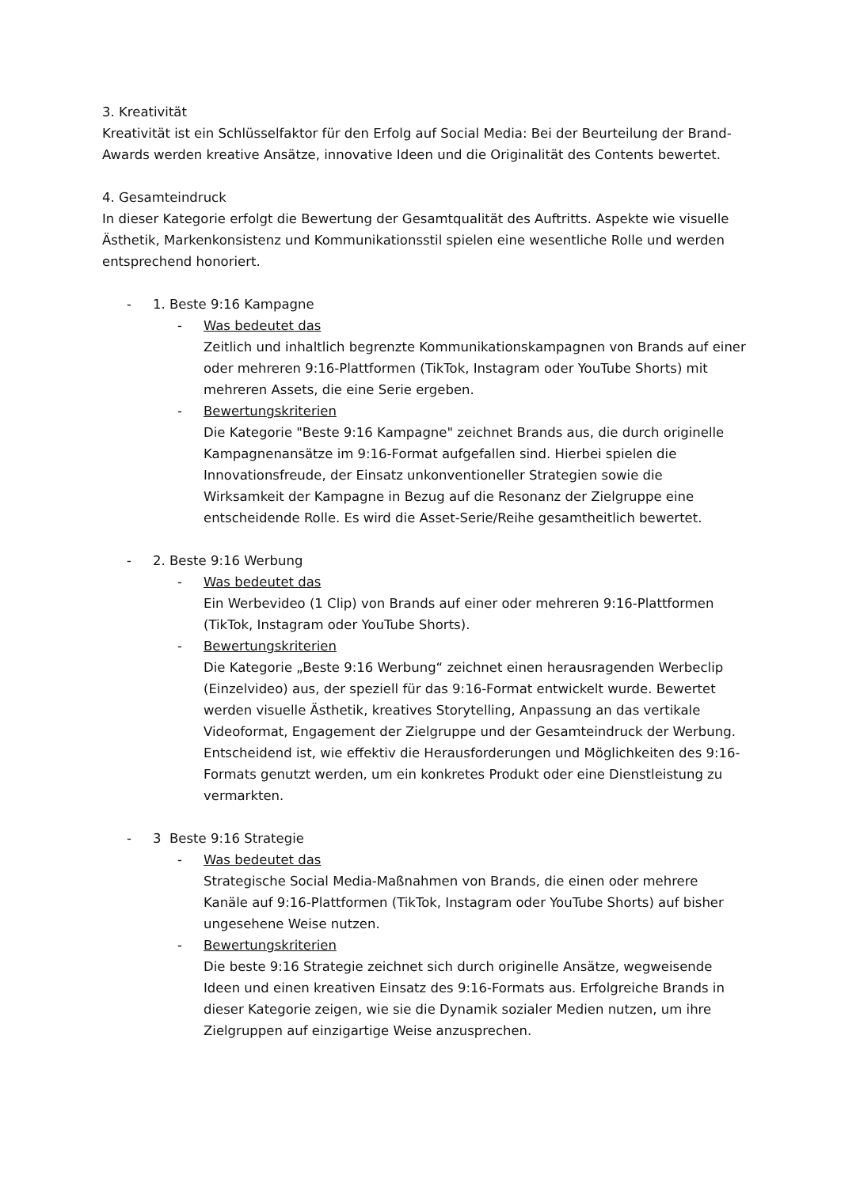3. Kreativität
Kreativität ist ein Schlüsselfaktor für den Erfolg auf Social Media: Bei der Beurteilung der Brand-Awards werden kreative Ansätze, innovative Ideen und die Originalität des Contents bewertet.
4. Gesamteindruck
In dieser Kategorie erfolgt die Bewertung der Gesamtqualität des Auftritts. Aspekte wie visuelle Ästhetik, Markenkonsistenz und Kommunikationsstil spielen eine wesentliche Rolle und werden entsprechend honoriert.
- 1. Beste 9:16 Kampagne
- Was bedeutet das
Zeitlich und inhaltlich begrenzte Kommunikationskampagnen von Brands auf einer oder mehreren 9:16-Plattformen (TikTok, Instagram oder YouTube Shorts) mit mehreren Assets, die eine Serie ergeben.
- Bewertungskriterien
Die Kategorie "Beste 9:16 Kampagne" zeichnet Brands aus, die durch originelle Kampagnenansätze im 9:16-Format aufgefallen sind. Hierbei spielen die Innovationsfreude, der Einsatz unkonventioneller Strategien sowie die Wirksamkeit der Kampagne in Bezug auf die Resonanz der Zielgruppe eine entscheidende Rolle. Es wird die Asset-Serie/Reihe gesamtheitlich bewertet.
- 2. Beste 9:16 Werbung
- Was bedeutet das
Ein Werbevideo (1 Clip) von Brands auf einer oder mehreren 9:16-Plattformen (TikTok, Instagram oder YouTube Shorts).
- Bewertungskriterien
Die Kategorie „Beste 9:16 Werbung“ zeichnet einen herausragenden Werbeclip (Einzelvideo) aus, der speziell für das 9:16-Format entwickelt wurde. Bewertet werden visuelle Ästhetik, kreatives Storytelling, Anpassung an das vertikale Videoformat, Engagement der Zielgruppe und der Gesamteindruck der Werbung. Entscheidend ist, wie effektiv die Herausforderungen und Möglichkeiten des 9:16-Formats genutzt werden, um ein konkretes Produkt oder eine Dienstleistung zu vermarkten.
- 3 Beste 9:16 Strategie
- Was bedeutet das
Strategische Social Media-Maßnahmen von Brands, die einen oder mehrere Kanäle auf 9:16-Plattformen (TikTok, Instagram oder YouTube Shorts) auf bisher ungesehene Weise nutzen.
- Bewertungskriterien
Die beste 9:16 Strategie zeichnet sich durch originelle Ansätze, wegweisende Ideen und einen kreativen Einsatz des 9:16-Formats aus. Erfolgreiche Brands in dieser Kategorie zeigen, wie sie die Dynamik sozialer Medien nutzen, um ihre Zielgruppen auf einzigartige Weise anzusprechen.